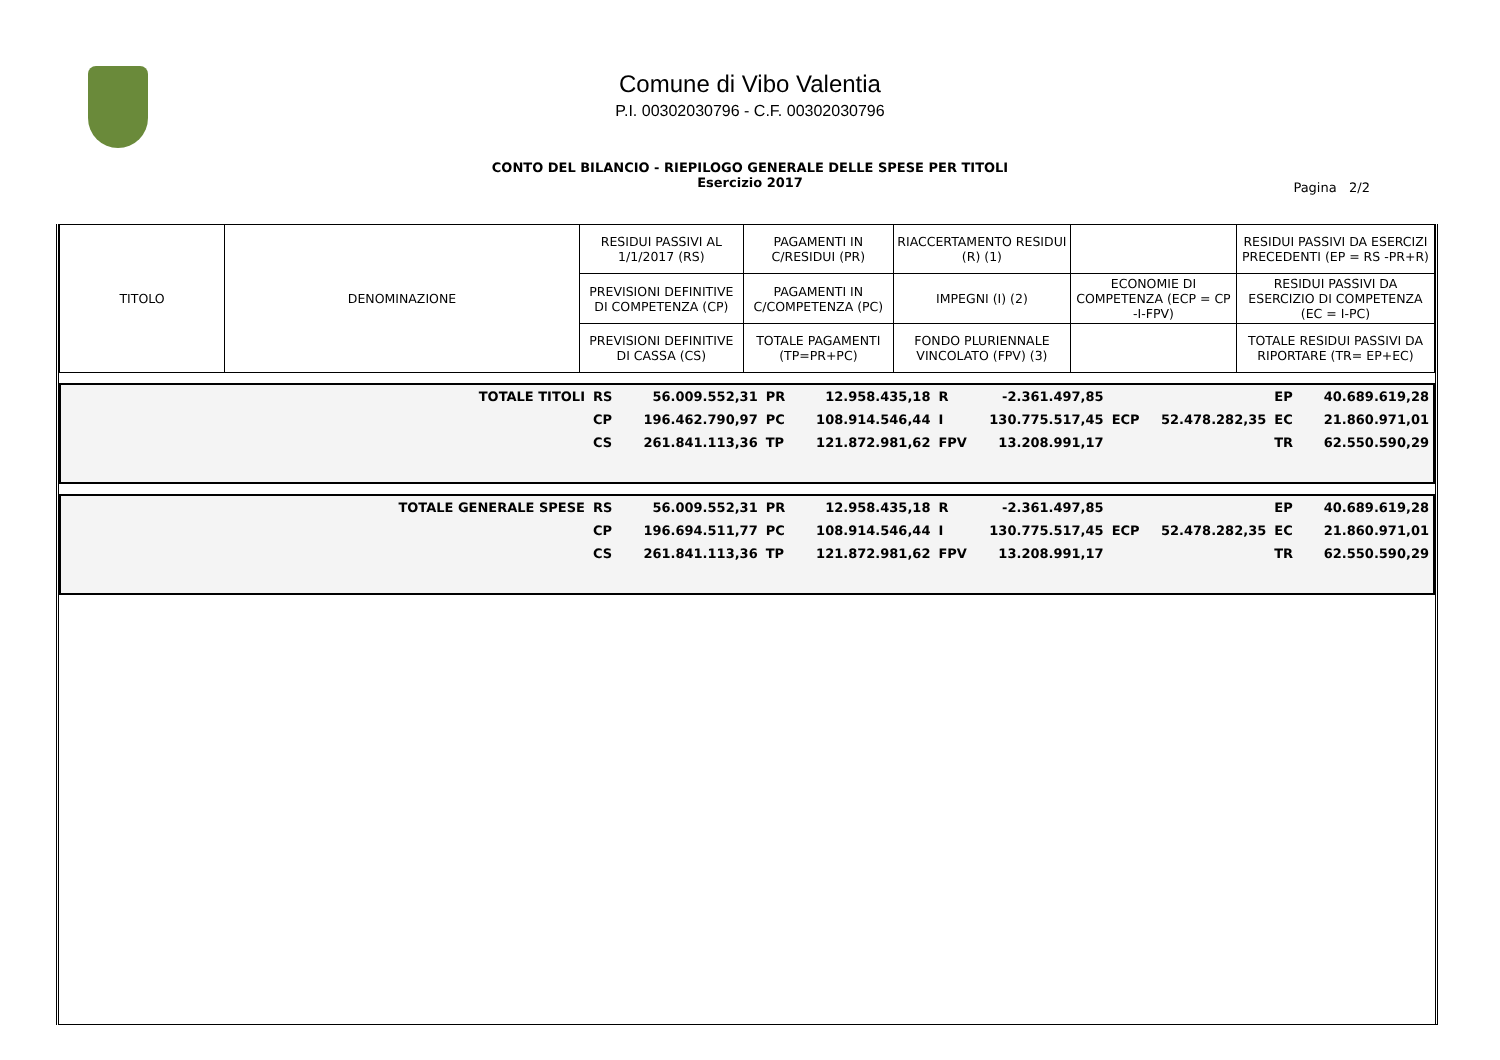Comune di Vibo Valentia
P.I. 00302030796 - C.F. 00302030796
CONTO DEL BILANCIO - RIEPILOGO GENERALE DELLE SPESE PER TITOLI
Esercizio 2017
Pagina 2/2
| TITOLO | DENOMINAZIONE | RESIDUI PASSIVI AL 1/1/2017 (RS) | PAGAMENTI IN C/RESIDUI (PR) | RIACCERTAMENTO RESIDUI (R) (1) | | RESIDUI PASSIVI DA ESERCIZI PRECEDENTI (EP = RS -PR+R) |
| | | PREVISIONI DEFINITIVE DI COMPETENZA (CP) | PAGAMENTI IN C/COMPETENZA (PC) | IMPEGNI (I) (2) | ECONOMIE DI COMPETENZA (ECP = CP -I-FPV) | RESIDUI PASSIVI DA ESERCIZIO DI COMPETENZA (EC = I-PC) |
| | | PREVISIONI DEFINITIVE DI CASSA (CS) | TOTALE PAGAMENTI (TP=PR+PC) | FONDO PLURIENNALE VINCOLATO (FPV) (3) | | TOTALE RESIDUI PASSIVI DA RIPORTARE (TR= EP+EC) |
| TOTALE TITOLI | RS | 56.009.552,31 | PR | 12.958.435,18 | R | -2.361.497,85 | | | EP | 40.689.619,28 |
| | CP | 196.462.790,97 | PC | 108.914.546,44 | I | 130.775.517,45 | ECP | 52.478.282,35 | EC | 21.860.971,01 |
| | CS | 261.841.113,36 | TP | 121.872.981,62 | FPV | 13.208.991,17 | | | TR | 62.550.590,29 |
| TOTALE GENERALE SPESE | RS | 56.009.552,31 | PR | 12.958.435,18 | R | -2.361.497,85 | | | EP | 40.689.619,28 |
| | CP | 196.694.511,77 | PC | 108.914.546,44 | I | 130.775.517,45 | ECP | 52.478.282,35 | EC | 21.860.971,01 |
| | CS | 261.841.113,36 | TP | 121.872.981,62 | FPV | 13.208.991,17 | | | TR | 62.550.590,29 |